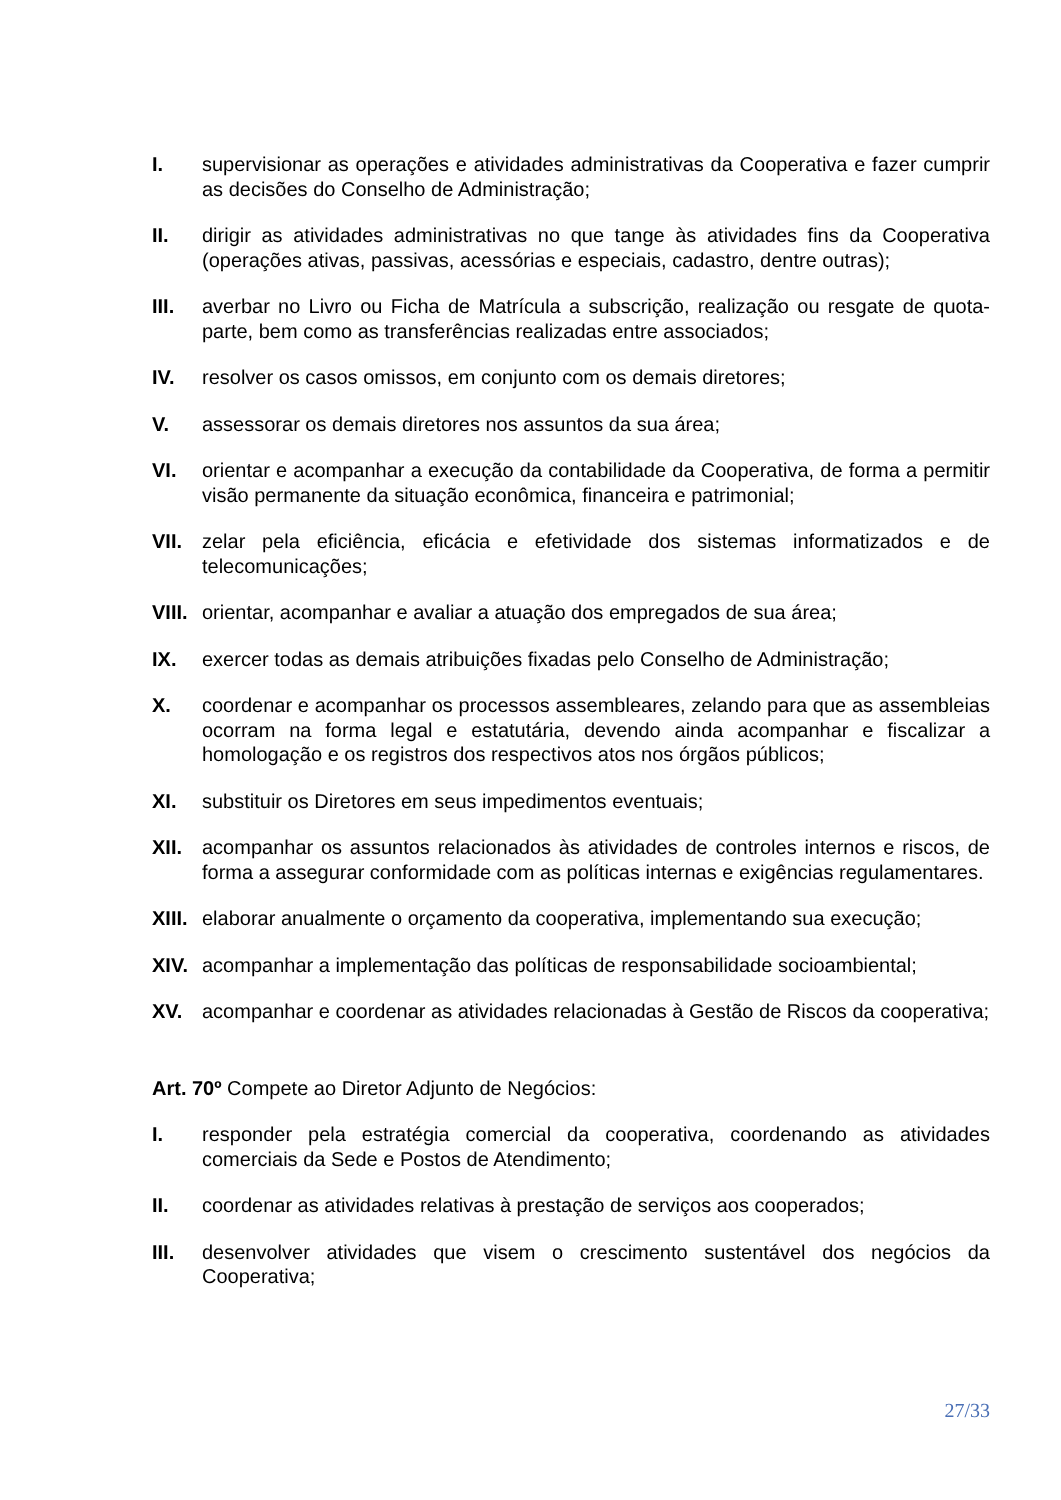I. supervisionar as operações e atividades administrativas da Cooperativa e fazer cumprir as decisões do Conselho de Administração;
II. dirigir as atividades administrativas no que tange às atividades fins da Cooperativa (operações ativas, passivas, acessórias e especiais, cadastro, dentre outras);
III. averbar no Livro ou Ficha de Matrícula a subscrição, realização ou resgate de quota-parte, bem como as transferências realizadas entre associados;
IV. resolver os casos omissos, em conjunto com os demais diretores;
V. assessorar os demais diretores nos assuntos da sua área;
VI. orientar e acompanhar a execução da contabilidade da Cooperativa, de forma a permitir visão permanente da situação econômica, financeira e patrimonial;
VII. zelar pela eficiência, eficácia e efetividade dos sistemas informatizados e de telecomunicações;
VIII.
orientar, acompanhar e avaliar a atuação dos empregados de sua área;
IX. exercer todas as demais atribuições fixadas pelo Conselho de Administração;
X. coordenar e acompanhar os processos assembleares, zelando para que as assembleias ocorram na forma legal e estatutária, devendo ainda acompanhar e fiscalizar a homologação e os registros dos respectivos atos nos órgãos públicos;
XI. substituir os Diretores em seus impedimentos eventuais;
XII. acompanhar os assuntos relacionados às atividades de controles internos e riscos, de forma a assegurar conformidade com as políticas internas e exigências regulamentares.
XIII.
elaborar anualmente o orçamento da cooperativa, implementando sua execução;
XIV. acompanhar a implementação das políticas de responsabilidade socioambiental;
XV. acompanhar e coordenar as atividades relacionadas à Gestão de Riscos da cooperativa;
Art. 70º Compete ao Diretor Adjunto de Negócios:
I. responder pela estratégia comercial da cooperativa, coordenando as atividades comerciais da Sede e Postos de Atendimento;
II. coordenar as atividades relativas à prestação de serviços aos cooperados;
III. desenvolver atividades que visem o crescimento sustentável dos negócios da Cooperativa;
27/33